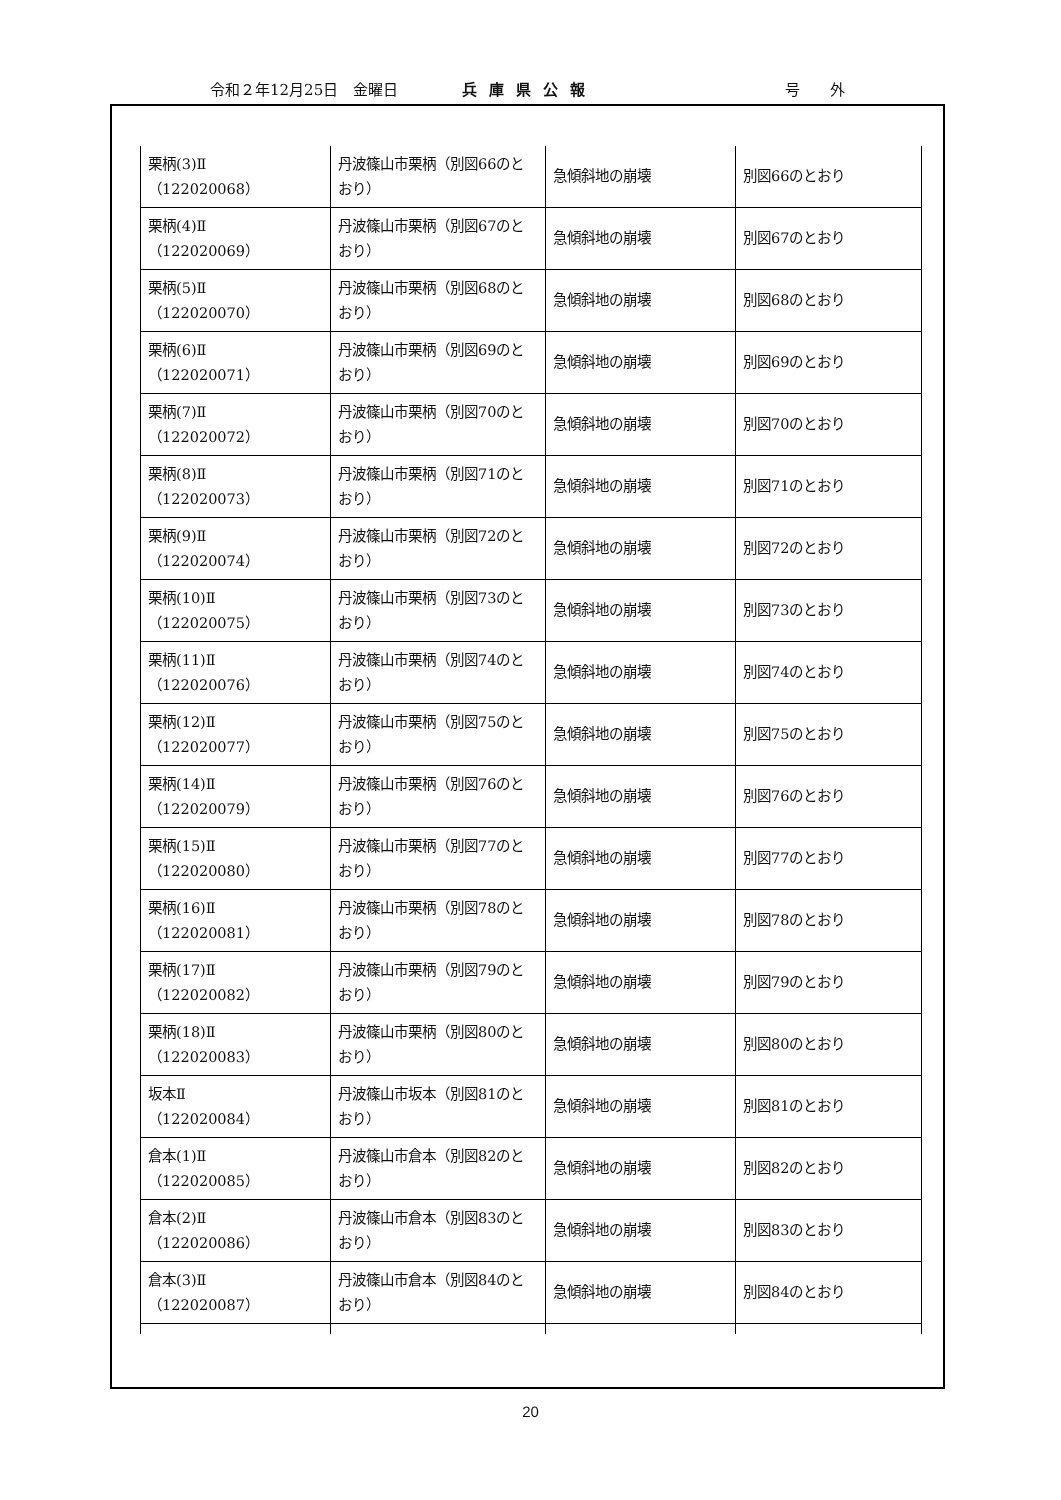令和２年12月25日　金曜日 兵庫県公報 号　　外
| 栗柄(3)Ⅱ （122020068） | 丹波篠山市栗柄（別図66のとおり） | 急傾斜地の崩壊 | 別図66のとおり |
| 栗柄(4)Ⅱ （122020069） | 丹波篠山市栗柄（別図67のとおり） | 急傾斜地の崩壊 | 別図67のとおり |
| 栗柄(5)Ⅱ （122020070） | 丹波篠山市栗柄（別図68のとおり） | 急傾斜地の崩壊 | 別図68のとおり |
| 栗柄(6)Ⅱ （122020071） | 丹波篠山市栗柄（別図69のとおり） | 急傾斜地の崩壊 | 別図69のとおり |
| 栗柄(7)Ⅱ （122020072） | 丹波篠山市栗柄（別図70のとおり） | 急傾斜地の崩壊 | 別図70のとおり |
| 栗柄(8)Ⅱ （122020073） | 丹波篠山市栗柄（別図71のとおり） | 急傾斜地の崩壊 | 別図71のとおり |
| 栗柄(9)Ⅱ （122020074） | 丹波篠山市栗柄（別図72のとおり） | 急傾斜地の崩壊 | 別図72のとおり |
| 栗柄(10)Ⅱ （122020075） | 丹波篠山市栗柄（別図73のとおり） | 急傾斜地の崩壊 | 別図73のとおり |
| 栗柄(11)Ⅱ （122020076） | 丹波篠山市栗柄（別図74のとおり） | 急傾斜地の崩壊 | 別図74のとおり |
| 栗柄(12)Ⅱ （122020077） | 丹波篠山市栗柄（別図75のとおり） | 急傾斜地の崩壊 | 別図75のとおり |
| 栗柄(14)Ⅱ （122020079） | 丹波篠山市栗柄（別図76のとおり） | 急傾斜地の崩壊 | 別図76のとおり |
| 栗柄(15)Ⅱ （122020080） | 丹波篠山市栗柄（別図77のとおり） | 急傾斜地の崩壊 | 別図77のとおり |
| 栗柄(16)Ⅱ （122020081） | 丹波篠山市栗柄（別図78のとおり） | 急傾斜地の崩壊 | 別図78のとおり |
| 栗柄(17)Ⅱ （122020082） | 丹波篠山市栗柄（別図79のとおり） | 急傾斜地の崩壊 | 別図79のとおり |
| 栗柄(18)Ⅱ （122020083） | 丹波篠山市栗柄（別図80のとおり） | 急傾斜地の崩壊 | 別図80のとおり |
| 坂本Ⅱ （122020084） | 丹波篠山市坂本（別図81のとおり） | 急傾斜地の崩壊 | 別図81のとおり |
| 倉本(1)Ⅱ （122020085） | 丹波篠山市倉本（別図82のとおり） | 急傾斜地の崩壊 | 別図82のとおり |
| 倉本(2)Ⅱ （122020086） | 丹波篠山市倉本（別図83のとおり） | 急傾斜地の崩壊 | 別図83のとおり |
| 倉本(3)Ⅱ （122020087） | 丹波篠山市倉本（別図84のとおり） | 急傾斜地の崩壊 | 別図84のとおり |
20